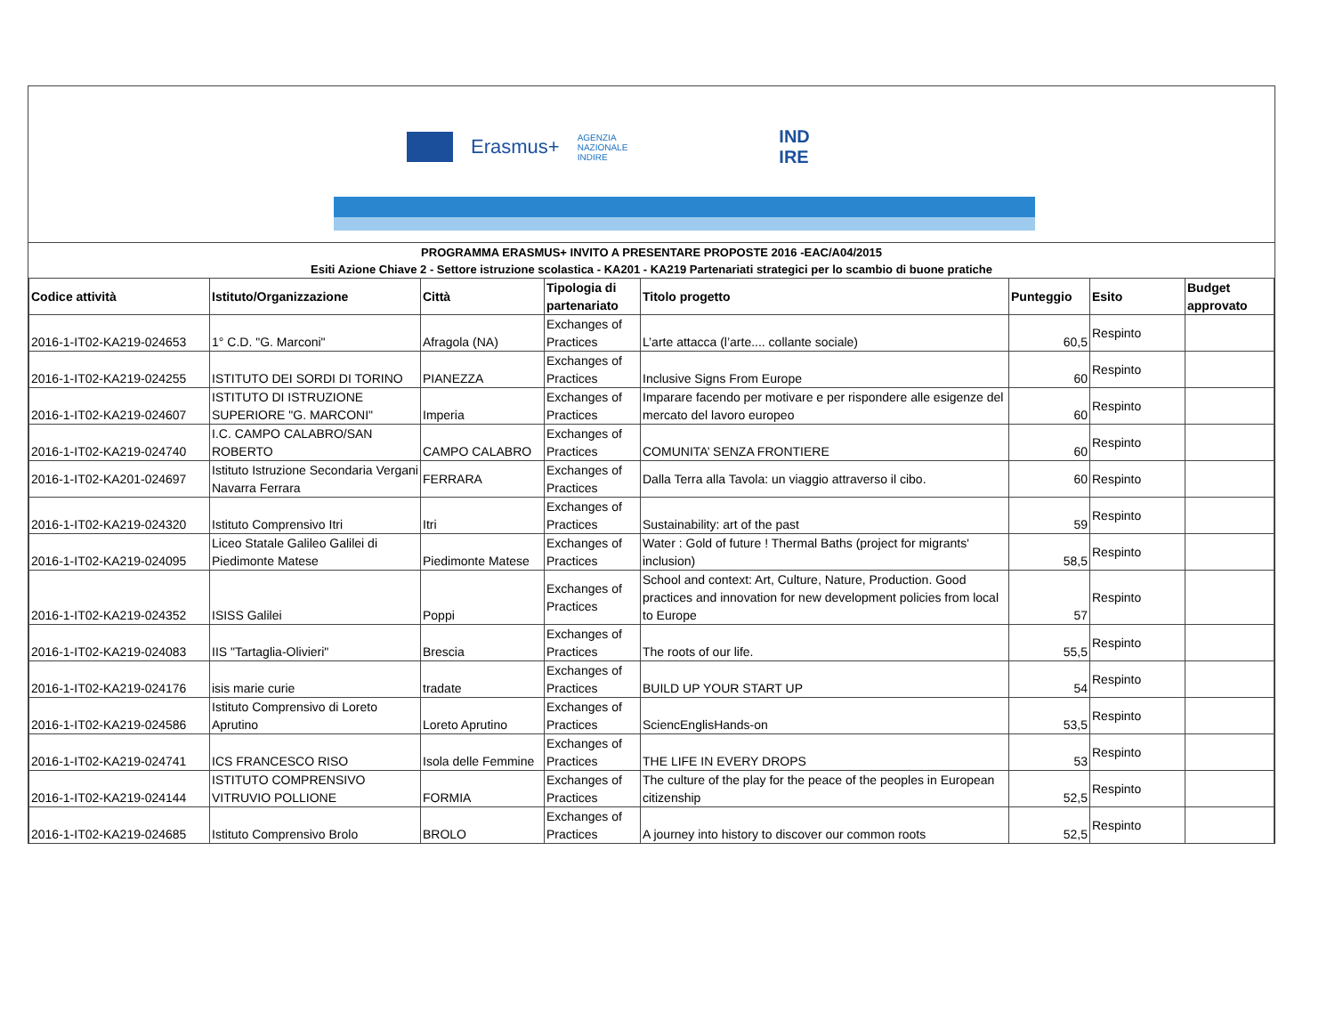Erasmus+ AGENZIA
NAZIONALE
INDIRE IND
IRE
PROGRAMMA ERASMUS+ INVITO A PRESENTARE PROPOSTE 2016 -EAC/A04/2015
Esiti Azione Chiave 2 - Settore istruzione scolastica - KA201 - KA219 Partenariati strategici per lo scambio di buone pratiche
| Codice attività | Istituto/Organizzazione | Città | Tipologia di partenariato | Titolo progetto | Punteggio | Esito | Budget approvato |
| --- | --- | --- | --- | --- | --- | --- | --- |
| 2016-1-IT02-KA219-024653 | 1° C.D. "G. Marconi" | Afragola (NA) | Exchanges of Practices | L’arte attacca (l’arte.... collante sociale) | 60,5 | Respinto | |
| 2016-1-IT02-KA219-024255 | ISTITUTO DEI SORDI DI TORINO | PIANEZZA | Exchanges of Practices | Inclusive Signs From Europe | 60 | Respinto | |
| 2016-1-IT02-KA219-024607 | ISTITUTO DI ISTRUZIONE SUPERIORE "G. MARCONI" | Imperia | Exchanges of Practices | Imparare facendo per motivare e per rispondere alle esigenze del mercato del lavoro europeo | 60 | Respinto | |
| 2016-1-IT02-KA219-024740 | I.C. CAMPO CALABRO/SAN ROBERTO | CAMPO CALABRO | Exchanges of Practices | COMUNITA’ SENZA FRONTIERE | 60 | Respinto | |
| 2016-1-IT02-KA201-024697 | Istituto Istruzione Secondaria Vergani Navarra Ferrara | FERRARA | Exchanges of Practices | Dalla Terra alla Tavola: un viaggio attraverso il cibo. | 60 | Respinto | |
| 2016-1-IT02-KA219-024320 | Istituto Comprensivo Itri | Itri | Exchanges of Practices | Sustainability: art of the past | 59 | Respinto | |
| 2016-1-IT02-KA219-024095 | Liceo Statale Galileo Galilei di Piedimonte Matese | Piedimonte Matese | Exchanges of Practices | Water : Gold of future ! Thermal Baths (project for migrants' inclusion) | 58,5 | Respinto | |
| 2016-1-IT02-KA219-024352 | ISISS Galilei | Poppi | Exchanges of Practices | School and context: Art, Culture, Nature, Production. Good practices and innovation for new development policies from local to Europe | 57 | Respinto | |
| 2016-1-IT02-KA219-024083 | IIS "Tartaglia-Olivieri" | Brescia | Exchanges of Practices | The roots of our life. | 55,5 | Respinto | |
| 2016-1-IT02-KA219-024176 | isis marie curie | tradate | Exchanges of Practices | BUILD UP YOUR START UP | 54 | Respinto | |
| 2016-1-IT02-KA219-024586 | Istituto Comprensivo di Loreto Aprutino | Loreto Aprutino | Exchanges of Practices | SciencEnglisHands-on | 53,5 | Respinto | |
| 2016-1-IT02-KA219-024741 | ICS FRANCESCO RISO | Isola delle Femmine | Exchanges of Practices | THE LIFE IN EVERY DROPS | 53 | Respinto | |
| 2016-1-IT02-KA219-024144 | ISTITUTO COMPRENSIVO VITRUVIO POLLIONE | FORMIA | Exchanges of Practices | The culture of the play for the peace of the peoples in European citizenship | 52,5 | Respinto | |
| 2016-1-IT02-KA219-024685 | Istituto Comprensivo Brolo | BROLO | Exchanges of Practices | A journey into history to discover our common roots | 52,5 | Respinto | |